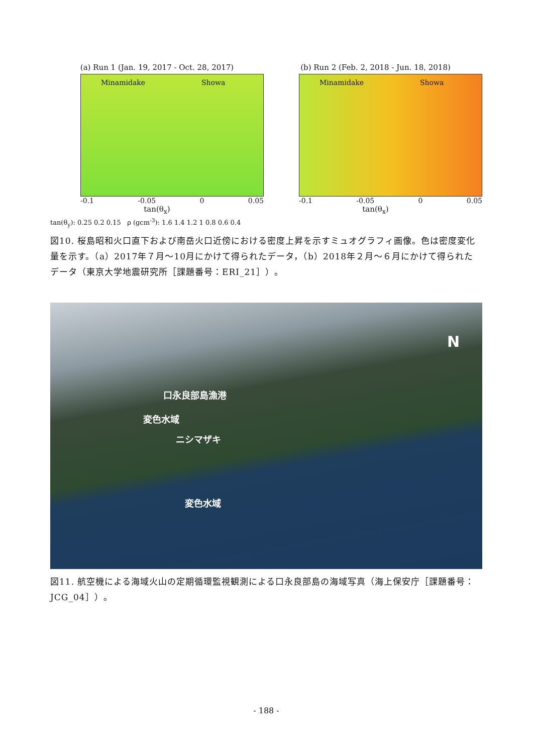(a) Run 1 (Jan. 19, 2017 - Oct. 28, 2017)
Minamidake Showa
-0.1 -0.05 0 0.05
tan(θ<sub>x</sub>)
(b) Run 2 (Feb. 2, 2018 - Jun. 18, 2018)
Minamidake Showa
-0.1 -0.05 0 0.05
tan(θ<sub>x</sub>)
tan(θ<sub>y</sub>): 0.25 0.2 0.15 ρ (gcm<sup>-3</sup>): 1.6 1.4 1.2 1 0.8 0.6 0.4
図10. 桜島昭和火口直下および南岳火口近傍における密度上昇を示すミュオグラフィ画像。色は密度変化量を示す。（a）2017年７月～10月にかけて得られたデータ，（b）2018年２月～６月にかけて得られたデータ（東京大学地震研究所［課題番号：ERI_21］）。
N
口永良部島漁港
変色水域
ニシマザキ
変色水域
図11. 航空機による海域火山の定期循環監視観測による口永良部島の海域写真（海上保安庁［課題番号：JCG_04］）。
- 188 -